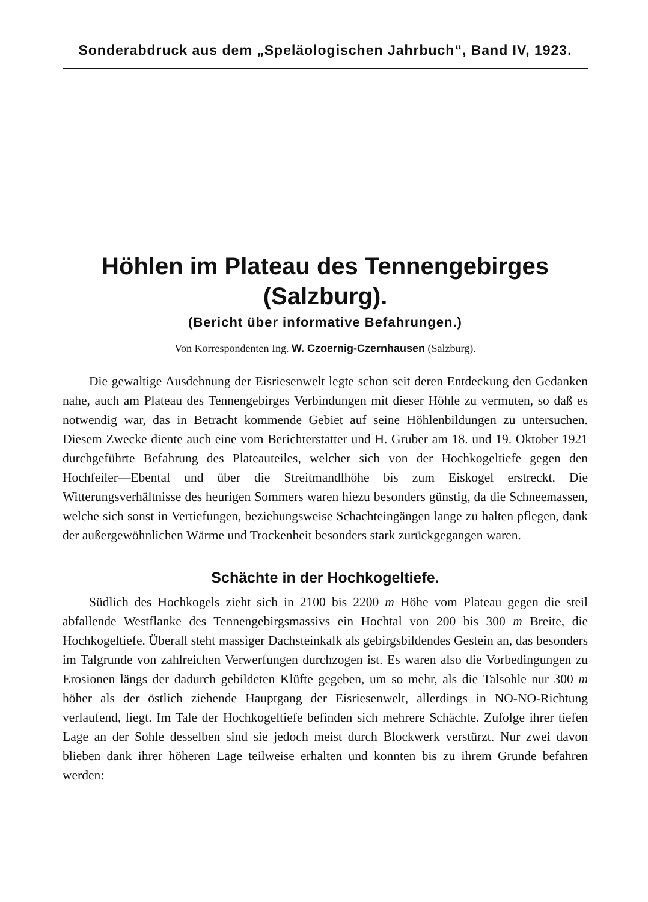Sonderabdruck aus dem „Speläologischen Jahrbuch“, Band IV, 1923.
Höhlen im Plateau des Tennengebirges
(Salzburg).
(Bericht über informative Befahrungen.)
Von Korrespondenten Ing. W. Czoernig-Czernhausen (Salzburg).
Die gewaltige Ausdehnung der Eisriesenwelt legte schon seit deren Entdeckung den Gedanken nahe, auch am Plateau des Tennengebirges Verbindungen mit dieser Höhle zu vermuten, so daß es notwendig war, das in Betracht kommende Gebiet auf seine Höhlenbildungen zu untersuchen. Diesem Zwecke diente auch eine vom Berichterstatter und H. Gruber am 18. und 19. Oktober 1921 durchgeführte Befahrung des Plateauteiles, welcher sich von der Hochkogeltiefe gegen den Hochfeiler—Ebental und über die Streitmandlhöhe bis zum Eiskogel erstreckt. Die Witterungsverhältnisse des heurigen Sommers waren hiezu besonders günstig, da die Schneemassen, welche sich sonst in Vertiefungen, beziehungsweise Schachteingängen lange zu halten pflegen, dank der außergewöhnlichen Wärme und Trockenheit besonders stark zurückgegangen waren.
Schächte in der Hochkogeltiefe.
Südlich des Hochkogels zieht sich in 2100 bis 2200 m Höhe vom Plateau gegen die steil abfallende Westflanke des Tennengebirgsmassivs ein Hochtal von 200 bis 300 m Breite, die Hochkogeltiefe. Überall steht massiger Dachsteinkalk als gebirgsbildendes Gestein an, das besonders im Talgrunde von zahlreichen Verwerfungen durchzogen ist. Es waren also die Vorbedingungen zu Erosionen längs der dadurch gebildeten Klüfte gegeben, um so mehr, als die Talsohle nur 300 m höher als der östlich ziehende Hauptgang der Eisriesenwelt, allerdings in NO-NO-Richtung verlaufend, liegt. Im Tale der Hochkogeltiefe befinden sich mehrere Schächte. Zufolge ihrer tiefen Lage an der Sohle desselben sind sie jedoch meist durch Blockwerk verstürzt. Nur zwei davon blieben dank ihrer höheren Lage teilweise erhalten und konnten bis zu ihrem Grunde befahren werden: